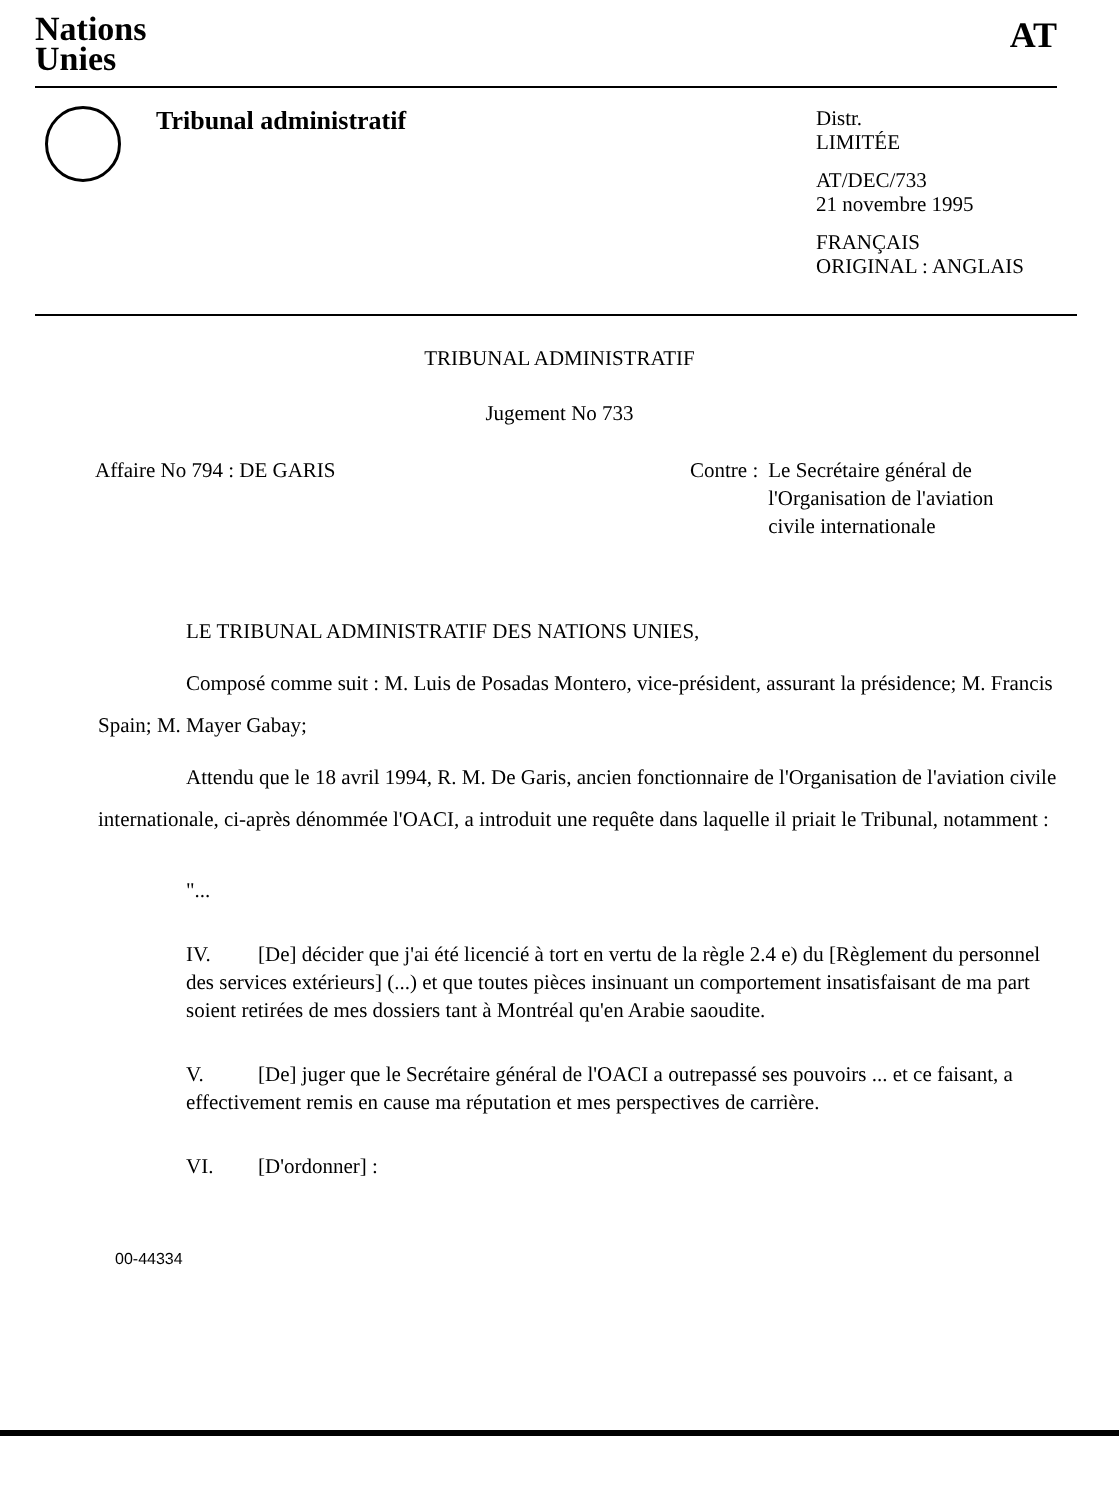Nations
Unies
AT
Tribunal administratif
Distr.
LIMITÉE
AT/DEC/733
21 novembre 1995
FRANÇAIS
ORIGINAL : ANGLAIS
TRIBUNAL ADMINISTRATIF
Jugement No 733
Affaire No 794 : DE GARIS Contre : Le Secrétaire général de
l'Organisation de l'aviation
civile internationale
LE TRIBUNAL ADMINISTRATIF DES NATIONS UNIES,
Composé comme suit : M. Luis de Posadas Montero, vice-président, assurant la présidence; M. Francis Spain; M. Mayer Gabay;
Attendu que le 18 avril 1994, R. M. De Garis, ancien fonctionnaire de l'Organisation de l'aviation civile internationale, ci-après dénommée l'OACI, a introduit une requête dans laquelle il priait le Tribunal, notamment :
"...
IV. [De] décider que j'ai été licencié à tort en vertu de la règle 2.4 e) du [Règlement du personnel des services extérieurs] (...) et que toutes pièces insinuant un comportement insatisfaisant de ma part soient retirées de mes dossiers tant à Montréal qu'en Arabie saoudite.
V. [De] juger que le Secrétaire général de l'OACI a outrepassé ses pouvoirs ... et ce faisant, a effectivement remis en cause ma réputation et mes perspectives de carrière.
VI. [D'ordonner] :
00-44334